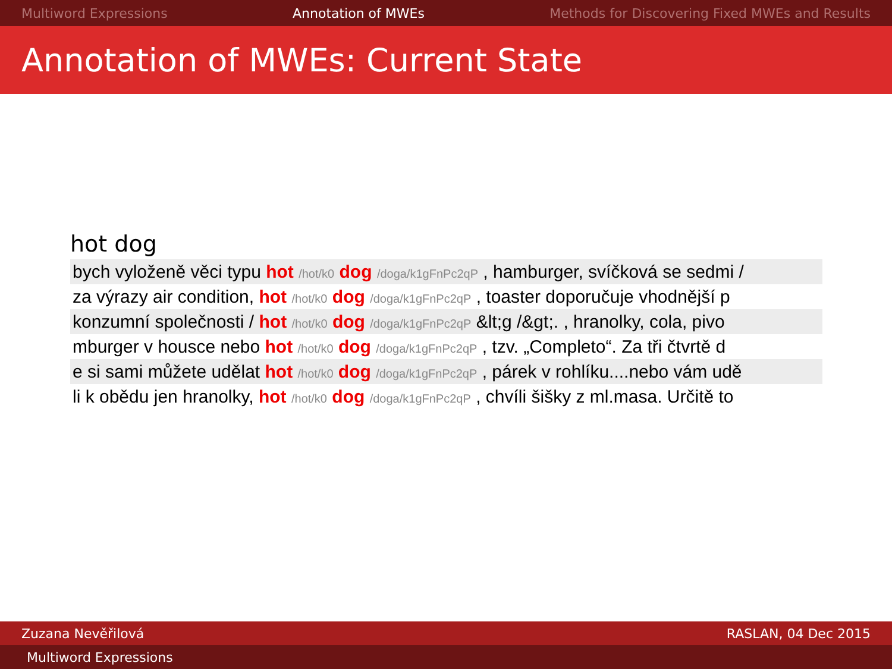Multiword Expressions Annotation of MWEs Methods for Discovering Fixed MWEs and Results
Annotation of MWEs: Current State
hot dog
| bych vyloženě věci typu hot /hot/k0 dog /doga/k1gFnPc2qP , hamburger, svíčková se sedmi / |
| za výrazy air condition, hot /hot/k0 dog /doga/k1gFnPc2qP , toaster doporučuje vhodnější p |
| konzumní společnosti / hot /hot/k0 dog /doga/k1gFnPc2qP &lt;g /&gt;. , hranolky, cola, pivo |
| mburger v housce nebo hot /hot/k0 dog /doga/k1gFnPc2qP , tzv. „Completo“. Za tři čtvrtě d |
| e si sami můžete udělat hot /hot/k0 dog /doga/k1gFnPc2qP , párek v rohlíku....nebo vám udě |
| li k obědu jen hranolky, hot /hot/k0 dog /doga/k1gFnPc2qP , chvíli šišky z ml.masa. Určitě to |
Zuzana Nevěřilová RASLAN, 04 Dec 2015
Multiword Expressions